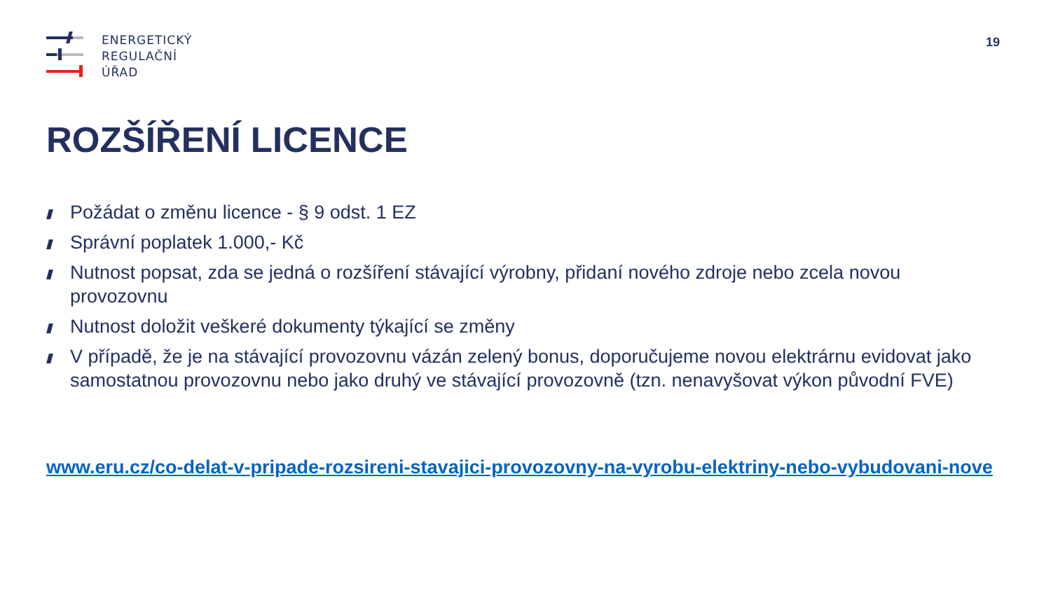ENERGETICKÝ
REGULAČNÍ
ÚŘAD
19
ROZŠÍŘENÍ LICENCE
Požádat o změnu licence - § 9 odst. 1 EZ
Správní poplatek 1.000,- Kč
Nutnost popsat, zda se jedná o rozšíření stávající výrobny, přidaní nového zdroje nebo zcela novou provozovnu
Nutnost doložit veškeré dokumenty týkající se změny
V případě, že je na stávající provozovnu vázán zelený bonus, doporučujeme novou elektrárnu evidovat jako samostatnou provozovnu nebo jako druhý ve stávající provozovně (tzn. nenavyšovat výkon původní FVE)
www.eru.cz/co-delat-v-pripade-rozsireni-stavajici-provozovny-na-vyrobu-elektriny-nebo-vybudovani-nove